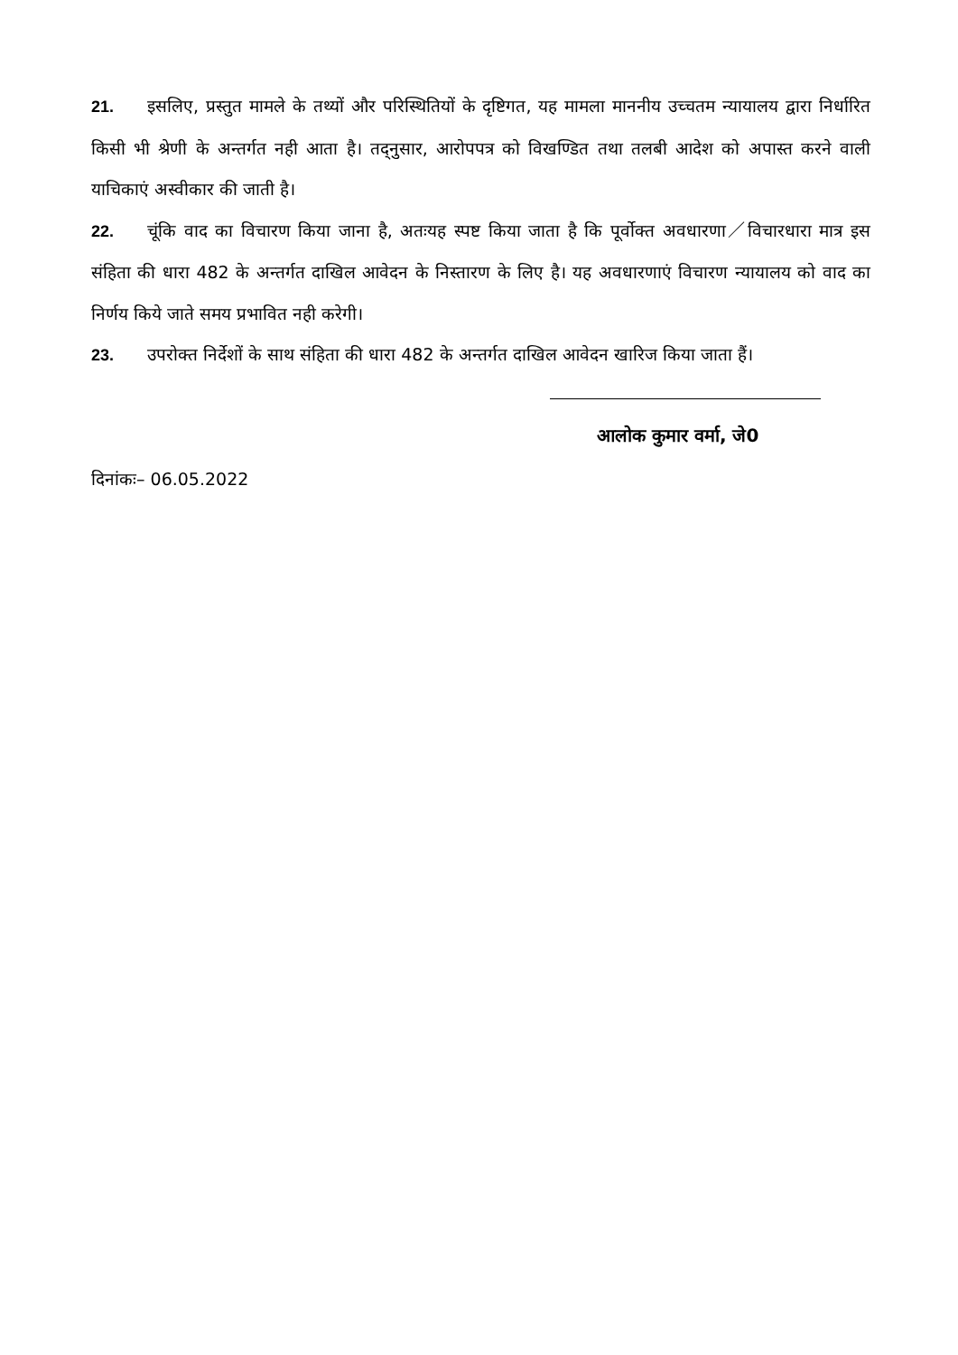21. इसलिए, प्रस्तुत मामले के तथ्यों और परिस्थितियों के दृष्टिगत, यह मामला माननीय उच्चतम न्यायालय द्वारा निर्धारित किसी भी श्रेणी के अन्तर्गत नही आता है। तद्नुसार, आरोपपत्र को विखण्डित तथा तलबी आदेश को अपास्त करने वाली याचिकाएं अस्वीकार की जाती है।
22. चूंकि वाद का विचारण किया जाना है, अतःयह स्पष्ट किया जाता है कि पूर्वोक्त अवधारणा／विचारधारा मात्र इस संहिता की धारा 482 के अन्तर्गत दाखिल आवेदन के निस्तारण के लिए है। यह अवधारणाएं विचारण न्यायालय को वाद का निर्णय किये जाते समय प्रभावित नही करेगी।
23. उपरोक्त निर्देशों के साथ संहिता की धारा 482 के अन्तर्गत दाखिल आवेदन खारिज किया जाता हैं।
आलोक कुमार वर्मा, जे0
दिनांकः– 06.05.2022